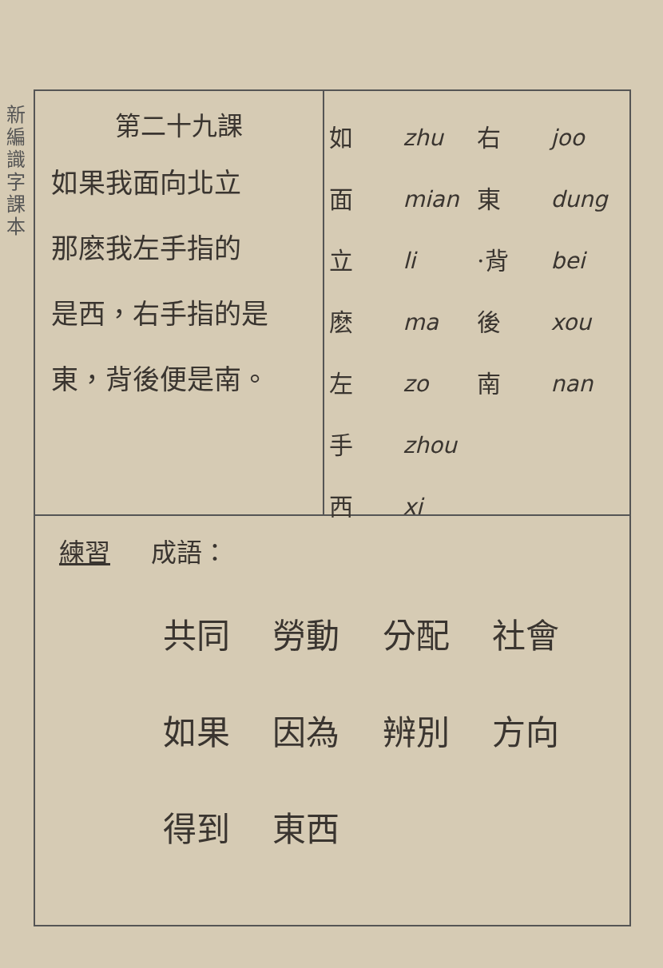新編識字課本
第二十九課
如果我面向北立
那麽我左手指的
是西，右手指的是
東，背後便是南。
如
面
立
麽
左
手
西
zhu
mian
li
ma
zo
zhou
xi
右
東
·背
後
南
joo
dung
bei
xou
nan
練習 成語：
共同 勞動 分配 社會
如果 因為 辨別 方向
得到 東西